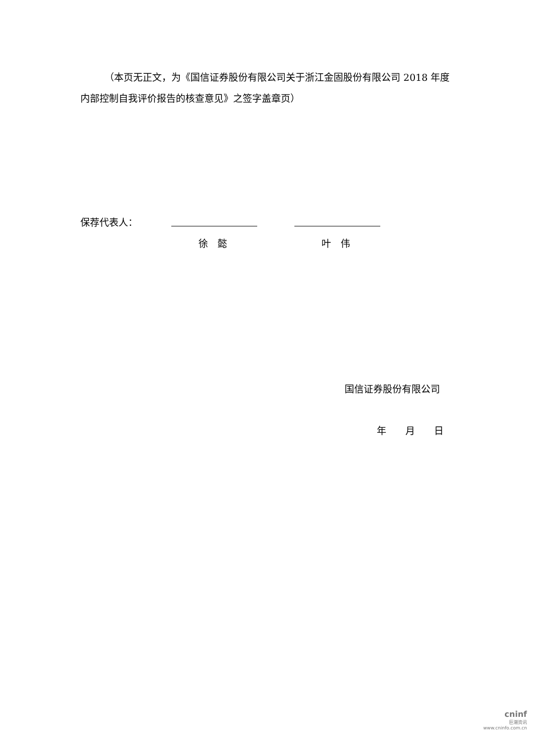（本页无正文，为《国信证券股份有限公司关于浙江金固股份有限公司 2018 年度内部控制自我评价报告的核查意见》之签字盖章页）
保荐代表人：
徐　懿 叶　伟
国信证券股份有限公司
年　　月　　日
cninf
巨潮资讯
www.cninfo.com.cn